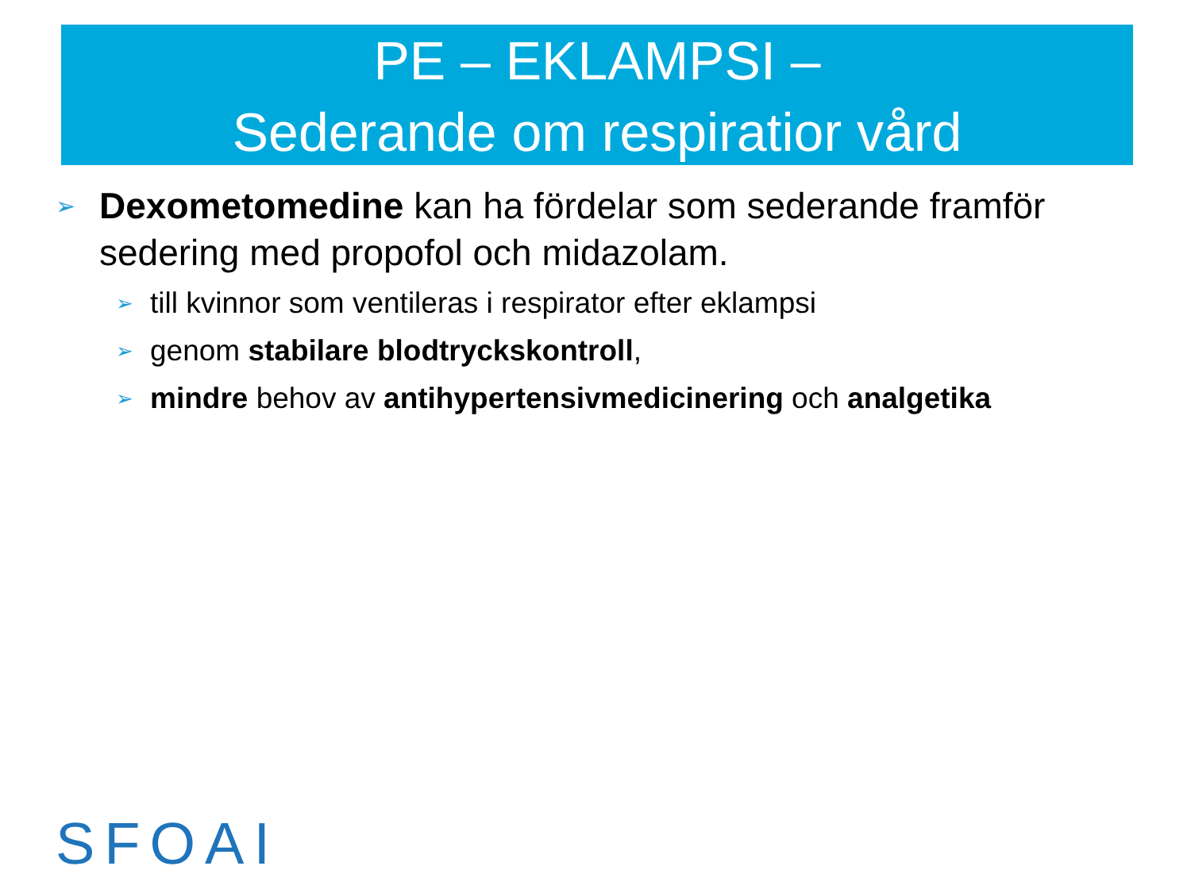PE – EKLAMPSI –
Sederande om respiratior vård
➢ Dexometomedine kan ha fördelar som sederande framför sedering med propofol och midazolam.
➢ till kvinnor som ventileras i respirator efter eklampsi
➢ genom stabilare blodtryckskontroll,
➢ mindre behov av antihypertensivmedicinering och analgetika
SFOAI